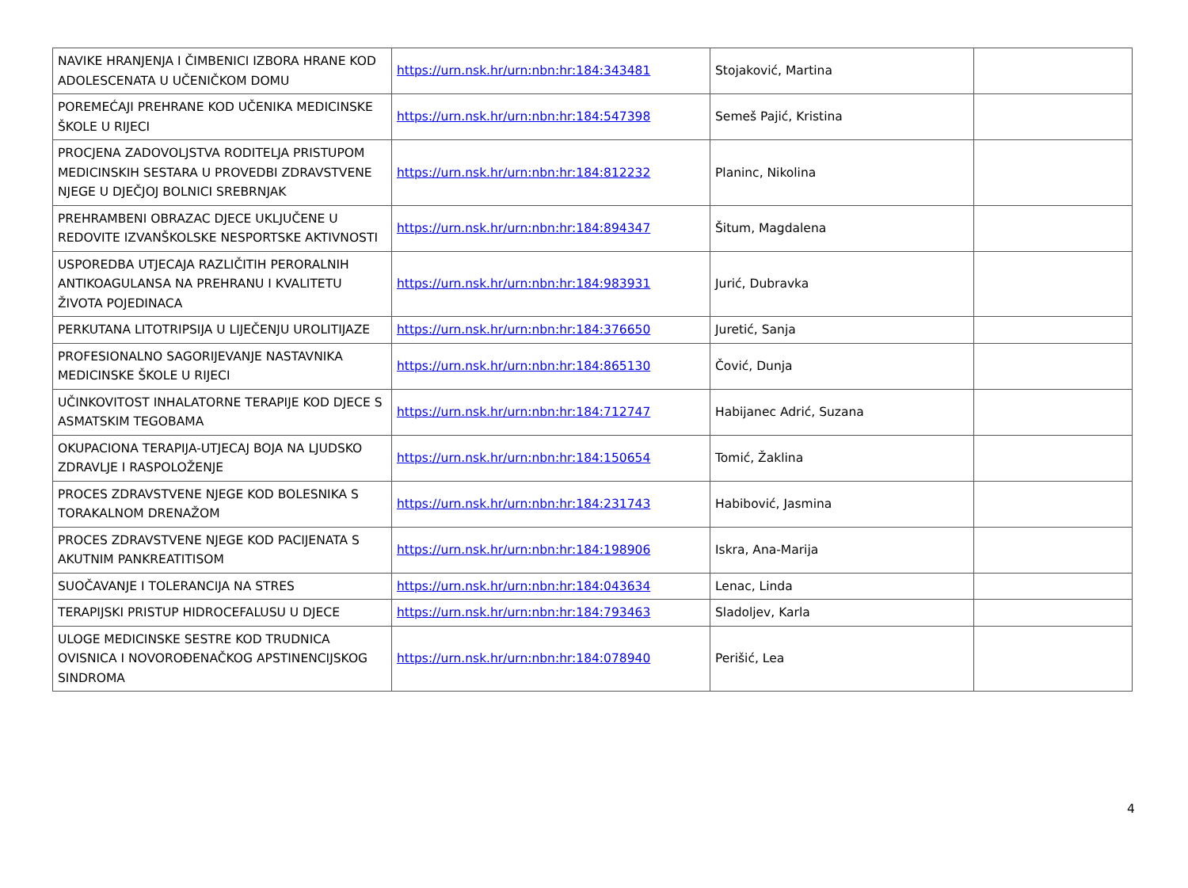| NAVIKE HRANJENJA I ČIMBENICI IZBORA HRANE KOD ADOLESCENATA U UČENIČKOM DOMU | https://urn.nsk.hr/urn:nbn:hr:184:343481 | Stojaković, Martina | |
| POREMEĆAJI PREHRANE KOD UČENIKA MEDICINSKE ŠKOLE U RIJECI | https://urn.nsk.hr/urn:nbn:hr:184:547398 | Semeš Pajić, Kristina | |
| PROCJENA ZADOVOLJSTVA RODITELJA PRISTUPOM MEDICINSKIH SESTARA U PROVEDBI ZDRAVSTVENE NJEGE U DJEČJOJ BOLNICI SREBRNJAK | https://urn.nsk.hr/urn:nbn:hr:184:812232 | Planinc, Nikolina | |
| PREHRAMBENI OBRAZAC DJECE UKLJUČENE U REDOVITE IZVANŠKOLSKE NESPORTSKE AKTIVNOSTI | https://urn.nsk.hr/urn:nbn:hr:184:894347 | Šitum, Magdalena | |
| USPOREDBA UTJECAJA RAZLIČITIH PERORALNIH ANTIKOAGULANSA NA PREHRANU I KVALITETU ŽIVOTA POJEDINACA | https://urn.nsk.hr/urn:nbn:hr:184:983931 | Jurić, Dubravka | |
| PERKUTANA LITOTRIPSIJA U LIJEČENJU UROLITIJAZE | https://urn.nsk.hr/urn:nbn:hr:184:376650 | Juretić, Sanja | |
| PROFESIONALNO SAGORIJEVANJE NASTAVNIKA MEDICINSKE ŠKOLE U RIJECI | https://urn.nsk.hr/urn:nbn:hr:184:865130 | Čović, Dunja | |
| UČINKOVITOST INHALATORNE TERAPIJE KOD DJECE S ASMATSKIM TEGOBAMA | https://urn.nsk.hr/urn:nbn:hr:184:712747 | Habijanec Adrić, Suzana | |
| OKUPACIONA TERAPIJA-UTJECAJ BOJA NA LJUDSKO ZDRAVLJE I RASPOLOŽENJE | https://urn.nsk.hr/urn:nbn:hr:184:150654 | Tomić, Žaklina | |
| PROCES ZDRAVSTVENE NJEGE KOD BOLESNIKA S TORAKALNOM DRENAŽOM | https://urn.nsk.hr/urn:nbn:hr:184:231743 | Habibović, Jasmina | |
| PROCES ZDRAVSTVENE NJEGE KOD PACIJENATA S AKUTNIM PANKREATITISOM | https://urn.nsk.hr/urn:nbn:hr:184:198906 | Iskra, Ana-Marija | |
| SUOČAVANJE I TOLERANCIJA NA STRES | https://urn.nsk.hr/urn:nbn:hr:184:043634 | Lenac, Linda | |
| TERAPIJSKI PRISTUP HIDROCEFALUSU U DJECE | https://urn.nsk.hr/urn:nbn:hr:184:793463 | Sladoljev, Karla | |
| ULOGE MEDICINSKE SESTRE KOD TRUDNICA OVISNICA I NOVOROĐENAČKOG APSTINENCIJSKOG SINDROMA | https://urn.nsk.hr/urn:nbn:hr:184:078940 | Perišić, Lea | |
4